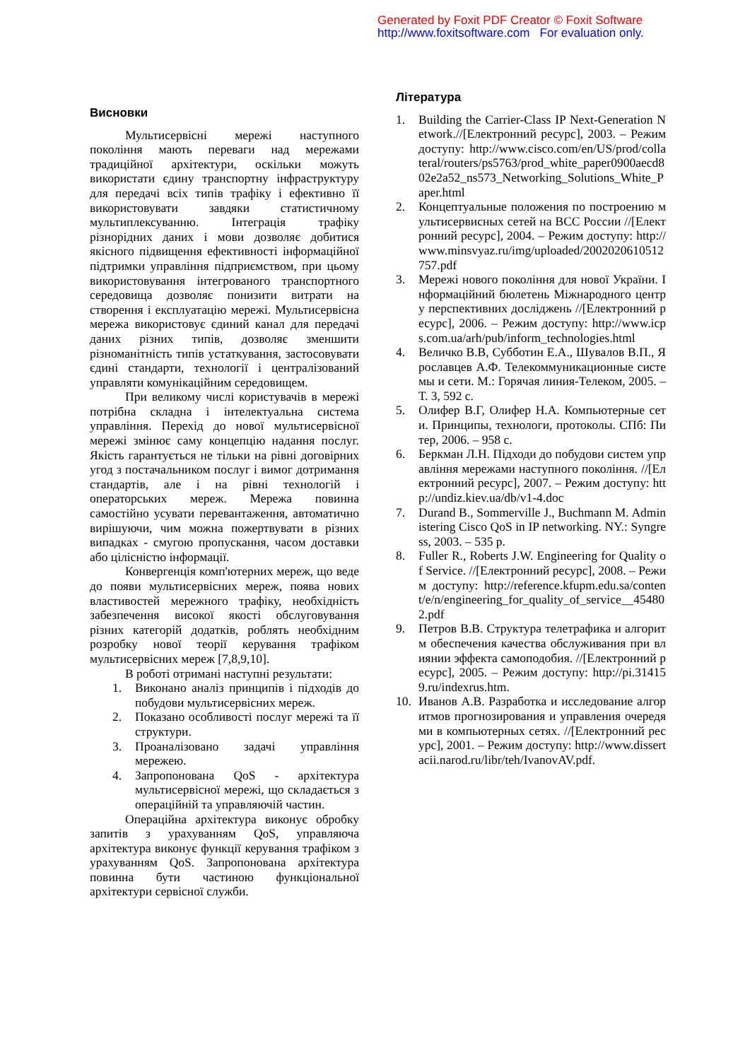Generated by Foxit PDF Creator © Foxit Software
http://www.foxitsoftware.com For evaluation only.
Висновки
Мультисервісні мережі наступного покоління мають переваги над мережами традиційної архітектури, оскільки можуть використати єдину транспортну інфраструктуру для передачі всіх типів трафіку і ефективно її використовувати завдяки статистичному мультиплексуванню. Інтеграція трафіку різнорідних даних і мови дозволяє добитися якісного підвищення ефективності інформаційної підтримки управління підприємством, при цьому використовування інтегрованого транспортного середовища дозволяє понизити витрати на створення і експлуатацію мережі. Мультисервісна мережа використовує єдиний канал для передачі даних різних типів, дозволяє зменшити різноманітність типів устаткування, застосовувати єдині стандарти, технології і централізований управляти комунікаційним середовищем.
При великому числі користувачів в мережі потрібна складна і інтелектуальна система управління. Перехід до нової мультисервісної мережі змінює саму концепцію надання послуг. Якість гарантується не тільки на рівні договірних угод з постачальником послуг і вимог дотримання стандартів, але і на рівні технологій і операторських мереж. Мережа повинна самостійно усувати перевантаження, автоматично вирішуючи, чим можна пожертвувати в різних випадках - смугою пропускання, часом доставки або цілісністю інформації.
Конвергенція комп'ютерних мереж, що веде до появи мультисервісних мереж, поява нових властивостей мережного трафіку, необхідність забезпечення високої якості обслуговування різних категорій додатків, роблять необхідним розробку нової теорії керування трафіком мультисервісних мереж [7,8,9,10].
В роботі отримані наступні результати:
1. Виконано аналіз принципів і підходів до побудови мультисервісних мереж.
2. Показано особливості послуг мережі та її структури.
3. Проаналізовано задачі управління мережею.
4. Запропонована QoS - архітектура мультисервісної мережі, що складається з операційній та управляючій частин.
Операційна архітектура виконує обробку запитів з урахуванням QoS, управляюча архітектура виконує функції керування трафіком з урахуванням QoS. Запропонована архітектура повинна бути частиною функціональної архітектури сервісної служби.
Література
1. Building the Carrier-Class IP Next-Generation Network.//[Електронний ресурс], 2003. – Режим доступу: http://www.cisco.com/en/US/prod/collateral/routers/ps5763/prod_white_paper0900aecd802e2a52_ns573_Networking_Solutions_White_Paper.html
2. Концептуальные положения по построению мультисервисных сетей на ВСС России //[Електронний ресурс], 2004. – Режим доступу: http://www.minsvyaz.ru/img/uploaded/2002020610512757.pdf
3. Мережі нового покоління для нової України. Інформаційний бюлетень Міжнародного центру перспективних досліджень //[Електронний ресурс], 2006. – Режим доступу: http://www.icps.com.ua/arh/pub/inform_technologies.html
4. Величко В.В, Субботин Е.А., Шувалов В.П., Ярославцев А.Ф. Телекоммуникационные системы и сети. М.: Горячая линия-Телеком, 2005. – Т. 3, 592 с.
5. Олифер В.Г, Олифер Н.А. Компьютерные сети. Принципы, технологи, протоколы. СПб: Питер, 2006. – 958 с.
6. Беркман Л.Н. Підходи до побудови систем управління мережами наступного покоління. //[Електронний ресурс], 2007. – Режим доступу: http://undiz.kiev.ua/db/v1-4.doc
7. Durand B., Sommerville J., Buchmann M. Administering Cisco QoS in IP networking. NY.: Syngress, 2003. – 535 p.
8. Fuller R., Roberts J.W. Engineering for Quality of Service. //[Електронний ресурс], 2008. – Режим доступу: http://reference.kfupm.edu.sa/content/e/n/engineering_for_quality_of_service__454802.pdf
9. Петров В.В. Структура телетрафика и алгоритм обеспечения качества обслуживания при влиянии эффекта самоподобия. //[Електронний ресурс], 2005. – Режим доступу: http://pi.314159.ru/indexrus.htm.
10. Иванов А.В. Разработка и исследование алгоритмов прогнозирования и управления очередями в компьютерных сетях. //[Електронний ресурс], 2001. – Режим доступу: http://www.dissertacii.narod.ru/libr/teh/IvanovAV.pdf.